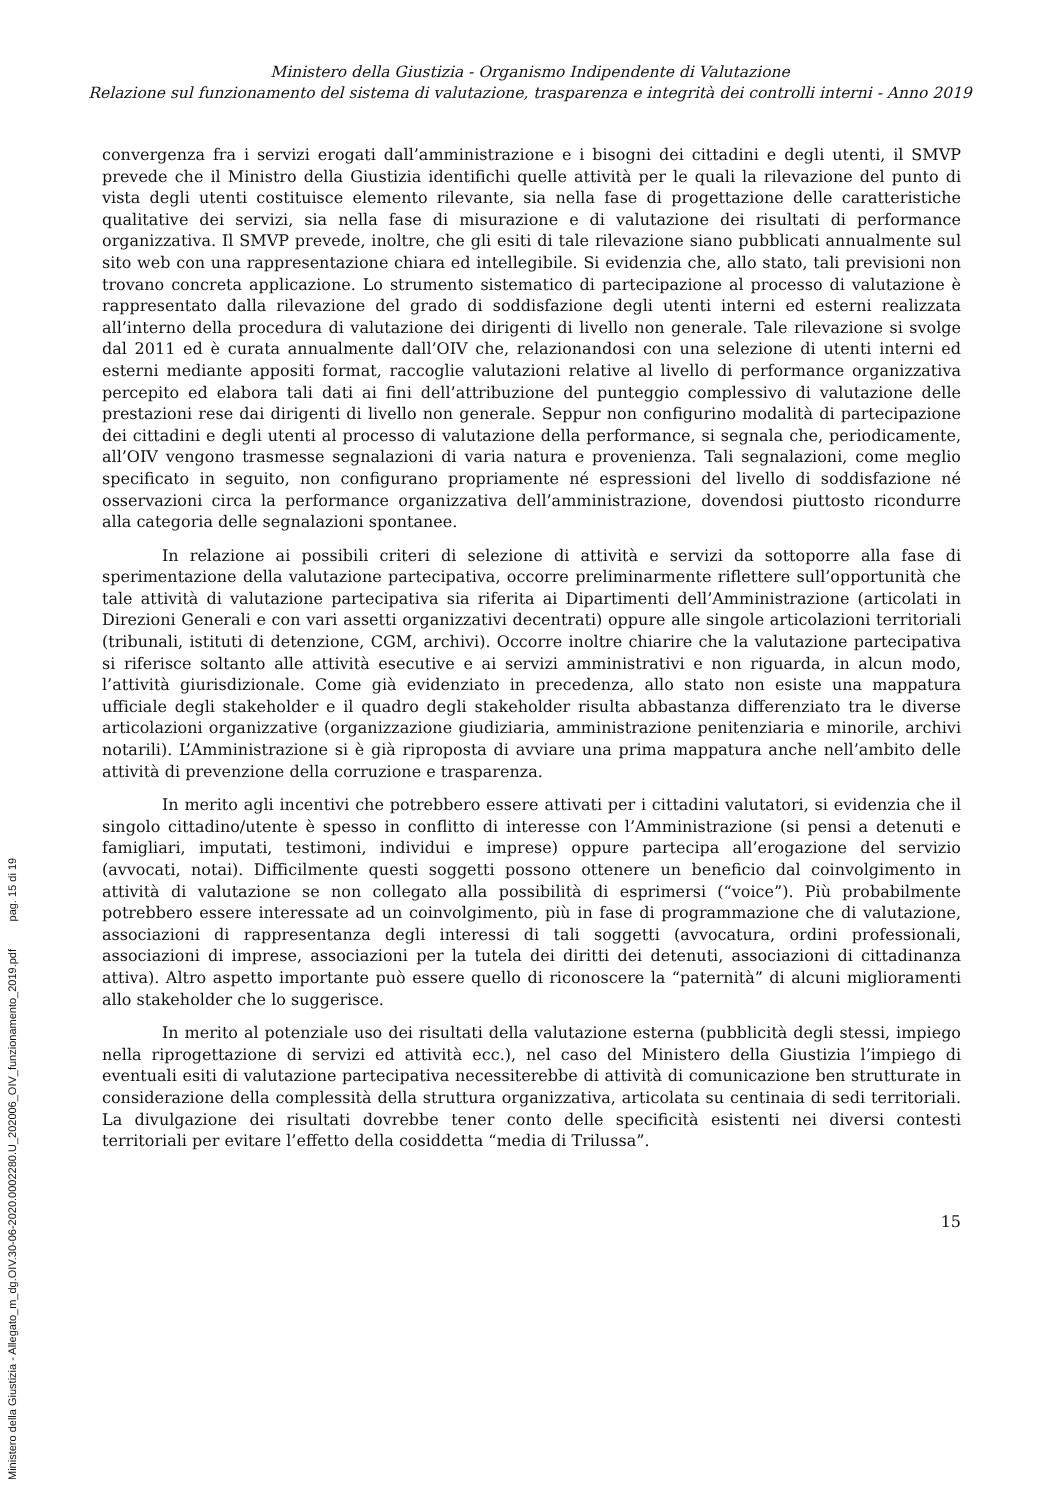Ministero della Giustizia - Organismo Indipendente di Valutazione
Relazione sul funzionamento del sistema di valutazione, trasparenza e integrità dei controlli interni - Anno 2019
convergenza fra i servizi erogati dall’amministrazione e i bisogni dei cittadini e degli utenti, il SMVP prevede che il Ministro della Giustizia identifichi quelle attività per le quali la rilevazione del punto di vista degli utenti costituisce elemento rilevante, sia nella fase di progettazione delle caratteristiche qualitative dei servizi, sia nella fase di misurazione e di valutazione dei risultati di performance organizzativa. Il SMVP prevede, inoltre, che gli esiti di tale rilevazione siano pubblicati annualmente sul sito web con una rappresentazione chiara ed intellegibile. Si evidenzia che, allo stato, tali previsioni non trovano concreta applicazione. Lo strumento sistematico di partecipazione al processo di valutazione è rappresentato dalla rilevazione del grado di soddisfazione degli utenti interni ed esterni realizzata all’interno della procedura di valutazione dei dirigenti di livello non generale. Tale rilevazione si svolge dal 2011 ed è curata annualmente dall’OIV che, relazionandosi con una selezione di utenti interni ed esterni mediante appositi format, raccoglie valutazioni relative al livello di performance organizzativa percepito ed elabora tali dati ai fini dell’attribuzione del punteggio complessivo di valutazione delle prestazioni rese dai dirigenti di livello non generale. Seppur non configurino modalità di partecipazione dei cittadini e degli utenti al processo di valutazione della performance, si segnala che, periodicamente, all’OIV vengono trasmesse segnalazioni di varia natura e provenienza. Tali segnalazioni, come meglio specificato in seguito, non configurano propriamente né espressioni del livello di soddisfazione né osservazioni circa la performance organizzativa dell’amministrazione, dovendosi piuttosto ricondurre alla categoria delle segnalazioni spontanee.
In relazione ai possibili criteri di selezione di attività e servizi da sottoporre alla fase di sperimentazione della valutazione partecipativa, occorre preliminarmente riflettere sull’opportunità che tale attività di valutazione partecipativa sia riferita ai Dipartimenti dell’Amministrazione (articolati in Direzioni Generali e con vari assetti organizzativi decentrati) oppure alle singole articolazioni territoriali (tribunali, istituti di detenzione, CGM, archivi). Occorre inoltre chiarire che la valutazione partecipativa si riferisce soltanto alle attività esecutive e ai servizi amministrativi e non riguarda, in alcun modo, l’attività giurisdizionale. Come già evidenziato in precedenza, allo stato non esiste una mappatura ufficiale degli stakeholder e il quadro degli stakeholder risulta abbastanza differenziato tra le diverse articolazioni organizzative (organizzazione giudiziaria, amministrazione penitenziaria e minorile, archivi notarili). L’Amministrazione si è già riproposta di avviare una prima mappatura anche nell’ambito delle attività di prevenzione della corruzione e trasparenza.
In merito agli incentivi che potrebbero essere attivati per i cittadini valutatori, si evidenzia che il singolo cittadino/utente è spesso in conflitto di interesse con l’Amministrazione (si pensi a detenuti e famigliari, imputati, testimoni, individui e imprese) oppure partecipa all’erogazione del servizio (avvocati, notai). Difficilmente questi soggetti possono ottenere un beneficio dal coinvolgimento in attività di valutazione se non collegato alla possibilità di esprimersi (“voice”). Più probabilmente potrebbero essere interessate ad un coinvolgimento, più in fase di programmazione che di valutazione, associazioni di rappresentanza degli interessi di tali soggetti (avvocatura, ordini professionali, associazioni di imprese, associazioni per la tutela dei diritti dei detenuti, associazioni di cittadinanza attiva). Altro aspetto importante può essere quello di riconoscere la “paternità” di alcuni miglioramenti allo stakeholder che lo suggerisce.
In merito al potenziale uso dei risultati della valutazione esterna (pubblicità degli stessi, impiego nella riprogettazione di servizi ed attività ecc.), nel caso del Ministero della Giustizia l’impiego di eventuali esiti di valutazione partecipativa necessiterebbe di attività di comunicazione ben strutturate in considerazione della complessità della struttura organizzativa, articolata su centinaia di sedi territoriali. La divulgazione dei risultati dovrebbe tener conto delle specificità esistenti nei diversi contesti territoriali per evitare l’effetto della cosiddetta “media di Trilussa”.
15
Ministero della Giustizia - Allegato_m_dg.OIV.30-06-2020.0002280.U_202006_OIV_funzionamento_2019.pdf pag. 15 di 19